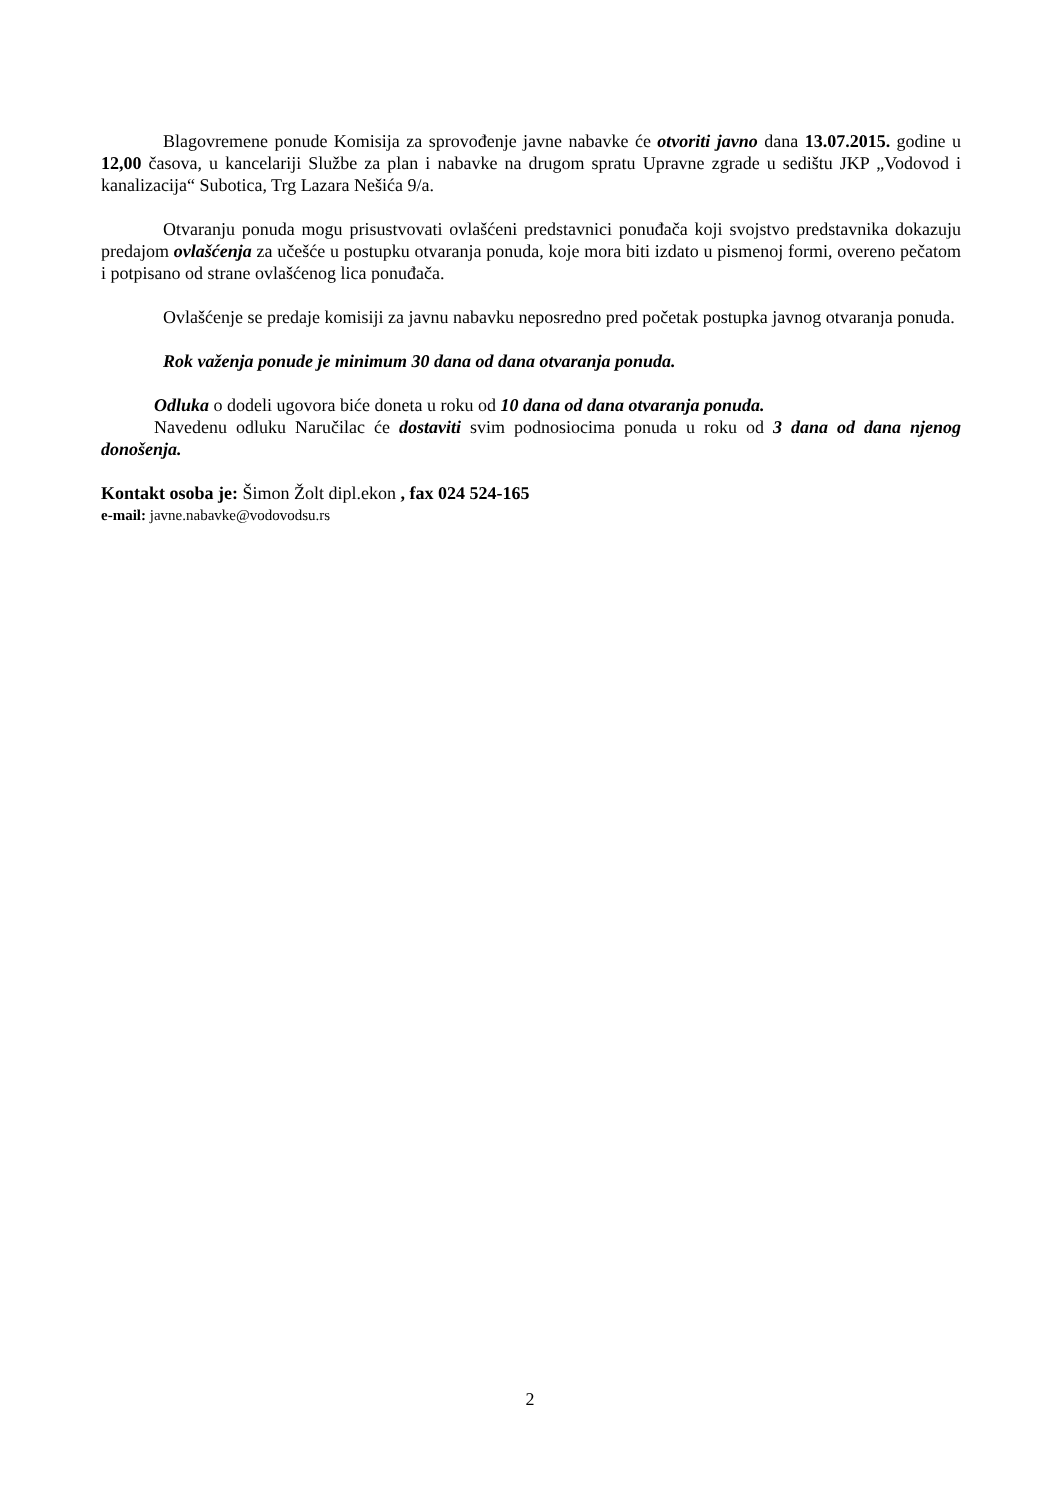Blagovremene ponude Komisija za sprovođenje javne nabavke će otvoriti javno dana 13.07.2015. godine u 12,00 časova, u kancelariji Službe za plan i nabavke na drugom spratu Upravne zgrade u sedištu JKP „Vodovod i kanalizacija“ Subotica, Trg Lazara Nešića 9/a.
Otvaranju ponuda mogu prisustvovati ovlašćeni predstavnici ponuđača koji svojstvo predstavnika dokazuju predajom ovlašćenja za učešće u postupku otvaranja ponuda, koje mora biti izdato u pismenoj formi, overeno pečatom i potpisano od strane ovlašćenog lica ponuđača.
Ovlašćenje se predaje komisiji za javnu nabavku neposredno pred početak postupka javnog otvaranja ponuda.
Rok važenja ponude je minimum 30 dana od dana otvaranja ponuda.
Odluka o dodeli ugovora biće doneta u roku od 10 dana od dana otvaranja ponuda.
Navedenu odluku Naručilac će dostaviti svim podnosiocima ponuda u roku od 3 dana od dana njenog donošenja.
Kontakt osoba je: Šimon Žolt dipl.ekon , fax 024 524-165
e-mail: javne.nabavke@vodovodsu.rs
2